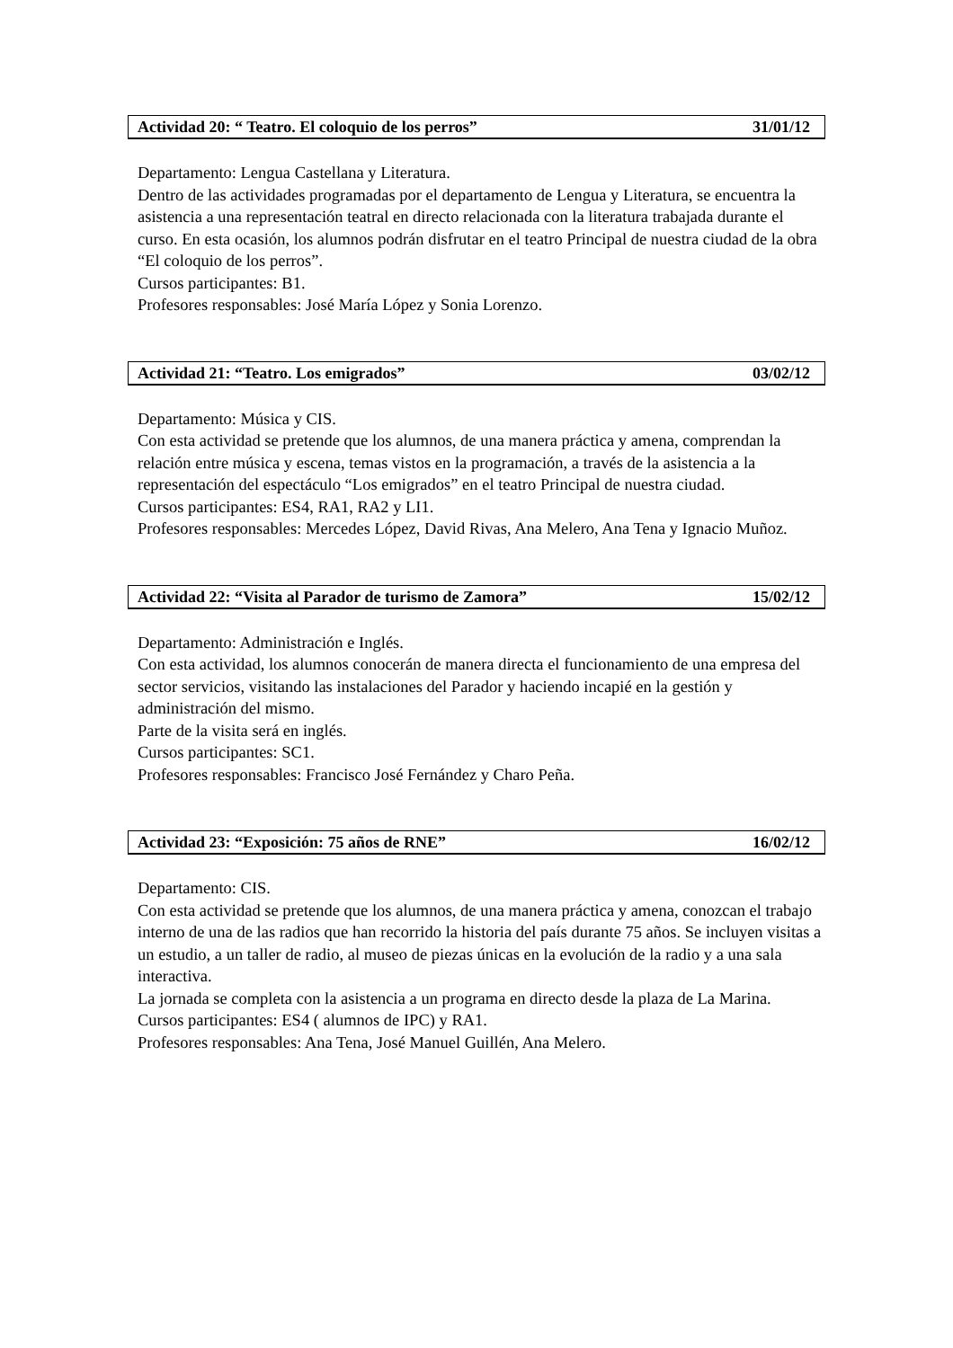Actividad 20: “ Teatro. El coloquio de los perros” 31/01/12
Departamento: Lengua Castellana y Literatura.
Dentro de las actividades programadas por el departamento de Lengua y Literatura, se encuentra la asistencia a una representación teatral en directo relacionada con la literatura trabajada durante el curso. En esta ocasión, los alumnos podrán disfrutar en el teatro Principal de nuestra ciudad de la obra “El coloquio de los perros”.
Cursos participantes: B1.
Profesores responsables: José María López y Sonia Lorenzo.
Actividad 21: “Teatro. Los emigrados” 03/02/12
Departamento: Música y CIS.
Con esta actividad se pretende que los alumnos, de una manera práctica y amena, comprendan la relación entre música y escena, temas vistos en la programación, a través de la asistencia a la representación del espectáculo “Los emigrados” en el teatro Principal de nuestra ciudad.
Cursos participantes: ES4, RA1, RA2 y LI1.
Profesores responsables: Mercedes López, David Rivas, Ana Melero, Ana Tena y Ignacio Muñoz.
Actividad 22: “Visita al Parador de turismo de Zamora” 15/02/12
Departamento: Administración e Inglés.
Con esta actividad, los alumnos conocerán de manera directa el funcionamiento de una empresa del sector servicios, visitando las instalaciones del Parador y haciendo incapié en la gestión y administración del mismo.
Parte de la visita será en inglés.
Cursos participantes: SC1.
Profesores responsables: Francisco José Fernández y Charo Peña.
Actividad 23: “Exposición: 75 años de RNE” 16/02/12
Departamento: CIS.
Con esta actividad se pretende que los alumnos, de una manera práctica y amena, conozcan el trabajo interno de una de las radios que han recorrido la historia del país durante 75 años. Se incluyen visitas a un estudio, a un taller de radio, al museo de piezas únicas en la evolución de la radio y a una sala interactiva.
La jornada se completa con la asistencia a un programa en directo desde la plaza de La Marina.
Cursos participantes: ES4 ( alumnos de IPC) y RA1.
Profesores responsables: Ana Tena, José Manuel Guillén, Ana Melero.